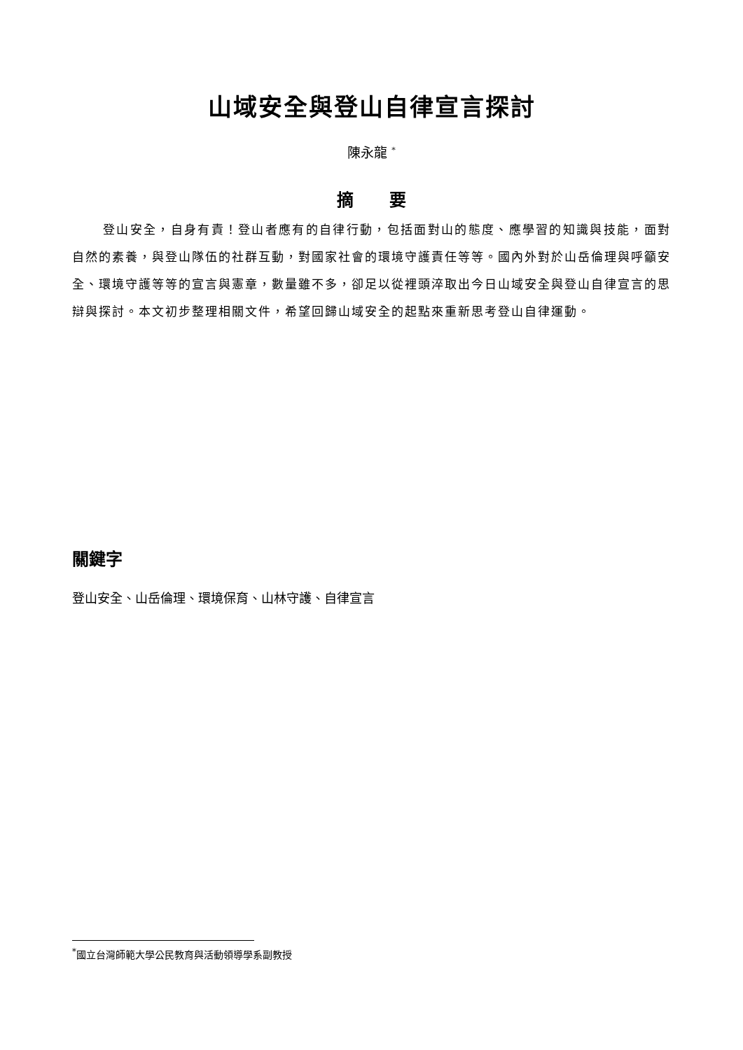山域安全與登山自律宣言探討
陳永龍 <sup>*</sup>
摘　　要
登山安全，自身有責！登山者應有的自律行動，包括面對山的態度、應學習的知識與技能，面對自然的素養，與登山隊伍的社群互動，對國家社會的環境守護責任等等。國內外對於山岳倫理與呼籲安全、環境守護等等的宣言與憲章，數量雖不多，卻足以從裡頭淬取出今日山域安全與登山自律宣言的思辯與探討。本文初步整理相關文件，希望回歸山域安全的起點來重新思考登山自律運動。
關鍵字
登山安全、山岳倫理、環境保育、山林守護、自律宣言
<sup>*</sup> 國立台灣師範大學公民教育與活動領導學系副教授